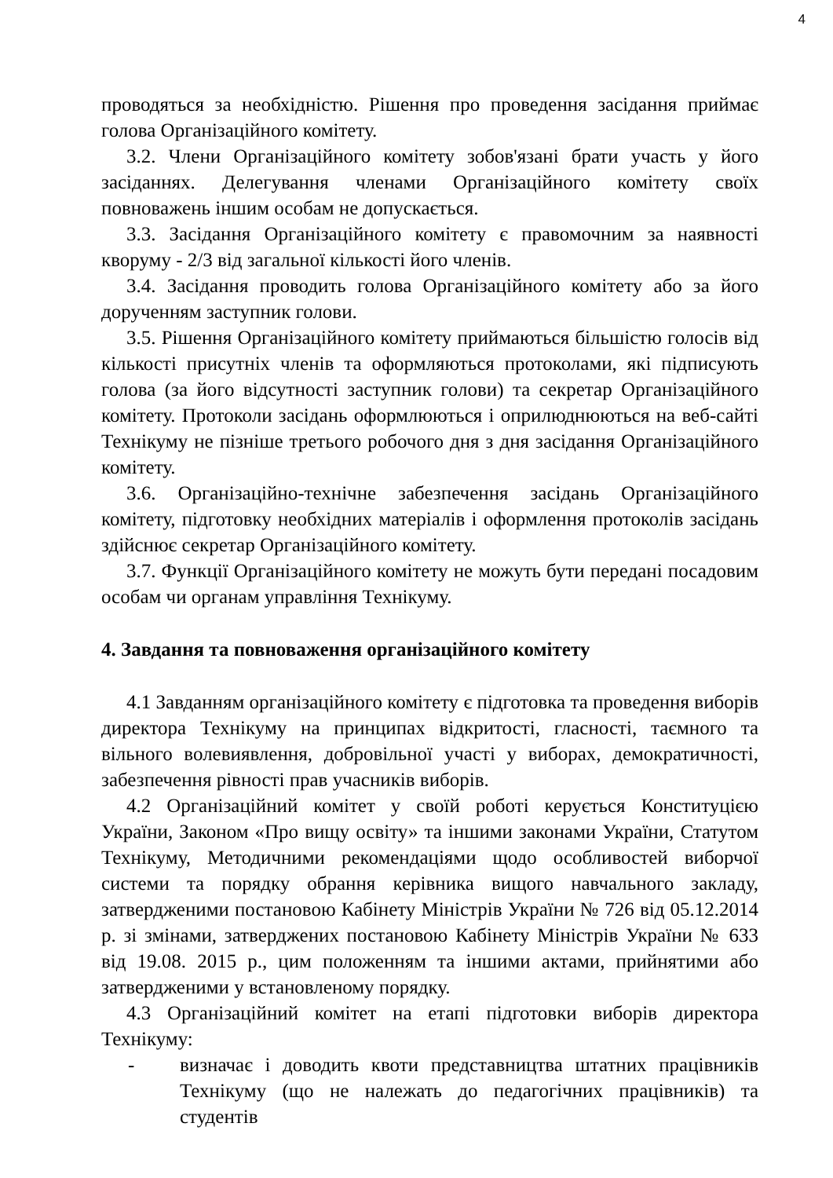4
проводяться за необхідністю. Рішення про проведення засідання приймає голова Організаційного комітету.
3.2. Члени Організаційного комітету зобов'язані брати участь у його засіданнях. Делегування членами Організаційного комітету своїх повноважень іншим особам не допускається.
3.3. Засідання Організаційного комітету є правомочним за наявності кворуму - 2/3 від загальної кількості його членів.
3.4. Засідання проводить голова Організаційного комітету або за його дорученням заступник голови.
3.5. Рішення Організаційного комітету приймаються більшістю голосів від кількості присутніх членів та оформляються протоколами, які підписують голова (за його відсутності заступник голови) та секретар Організаційного комітету. Протоколи засідань оформлюються і оприлюднюються на веб-сайті Технікуму не пізніше третього робочого дня з дня засідання Організаційного комітету.
3.6. Організаційно-технічне забезпечення засідань Організаційного комітету, підготовку необхідних матеріалів і оформлення протоколів засідань здійснює секретар Організаційного комітету.
3.7. Функції Організаційного комітету не можуть бути передані посадовим особам чи органам управління Технікуму.
4. Завдання та повноваження організаційного комітету
4.1 Завданням організаційного комітету є підготовка та проведення виборів директора Технікуму на принципах відкритості, гласності, таємного та вільного волевиявлення, добровільної участі у виборах, демократичності, забезпечення рівності прав учасників виборів.
4.2 Організаційний комітет у своїй роботі керується Конституцією України, Законом «Про вищу освіту» та іншими законами України, Статутом Технікуму, Методичними рекомендаціями щодо особливостей виборчої системи та порядку обрання керівника вищого навчального закладу, затвердженими постановою Кабінету Міністрів України № 726 від 05.12.2014 р. зі змінами, затверджених постановою Кабінету Міністрів України № 633 від 19.08. 2015 р., цим положенням та іншими актами, прийнятими або затвердженими у встановленому порядку.
4.3 Організаційний комітет на етапі підготовки виборів директора Технікуму:
- визначає і доводить квоти представництва штатних працівників Технікуму (що не належать до педагогічних працівників) та студентів